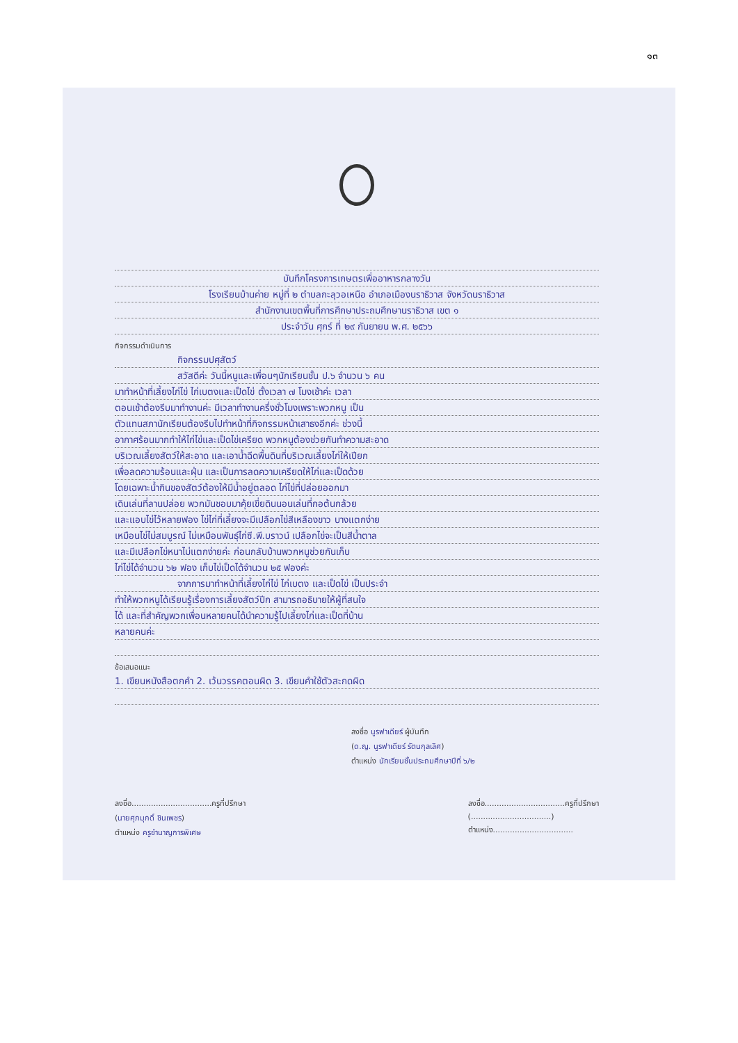๑๓
บันทึกโครงการเกษตรเพื่ออาหารกลางวัน
โรงเรียนบ้านค่าย หมู่ที่ ๒ ตำบลกะลุวอเหนือ อำเภอเมืองนราธิวาส จังหวัดนราธิวาส
สำนักงานเขตพื้นที่การศึกษาประถมศึกษานราธิวาส เขต ๑
ประจำวัน ศุกร์ ที่ ๒๙ กันยายน พ.ศ. ๒๕๖๖
กิจกรรมดำเนินการ
กิจกรรมปศุสัตว์
สวัสดีค่ะ วันนี้หนูและเพื่อนๆนักเรียนชั้น ป.๖ จำนวน ๖ คน
มาทำหน้าที่เลี้ยงไก่ไข่ ไก่เบตงและเป็ดไข่ ตั้งเวลา ๗ โมงเช้าค่ะ เวลา
ตอนเช้าต้องรีบมาทำงานค่ะ มีเวลาทำงานครึ่งชั่วโมงเพราะพวกหนู เป็น
ตัวแทนสภานักเรียนต้องรีบไปทำหน้าที่กิจกรรมหน้าเสาธงอีกค่ะ ช่วงนี้
อากาศร้อนมากทำให้ไก่ไข่และเป็ดไข่เครียด พวกหนูต้องช่วยกันทำความสะอาด
บริเวณเลี้ยงสัตว์ให้สะอาด และเอาน้ำฉีดพื้นดินที่บริเวณเลี้ยงไก่ให้เปียก
เพื่อลดความร้อนและฝุ่น และเป็นการลดความเครียดให้ไก่และเป็ดด้วย
โดยเฉพาะน้ำกินของสัตว์ต้องให้มีน้ำอยู่ตลอด ไก่ไข่ที่ปล่อยออกมา
เดินเล่นที่ลานปล่อย พวกมันชอบมาคุ้ยเขี่ยดินนอนเล่นที่กอต้นกล้วย
และแอบไข่ไว้หลายฟอง ไข่ไก่ที่เลี้ยงจะมีเปลือกไข่สีเหลืองขาว บางแตกง่าย
เหมือนไข่ไม่สมบูรณ์ ไม่เหมือนพันธุ์ไก่ซี.พี.บราวน์ เปลือกไข่จะเป็นสีน้ำตาล
และมีเปลือกไข่หนาไม่แตกง่ายค่ะ ก่อนกลับบ้านพวกหนูช่วยกันเก็บ
ไก่ไข่ได้จำนวน ๖๒ ฟอง เก็บไข่เป็ดได้จำนวน ๒๕ ฟองค่ะ
จากการมาทำหน้าที่เลี้ยงไก่ไข่ ไก่เบตง และเป็ดไข่ เป็นประจำ
ทำให้พวกหนูได้เรียนรู้เรื่องการเลี้ยงสัตว์ปีก สามารถอธิบายให้ผู้ที่สนใจ
ได้ และที่สำคัญพวกเพื่อนหลายคนได้นำความรู้ไปเลี้ยงไก่และเป็ดที่บ้าน
หลายคนค่ะ
ข้อเสนอแนะ
1. เขียนหนังสือตกคำ 2. เว้นวรรคตอนผิด 3. เขียนคำใช้ตัวสะกดผิด
ลงชื่อ นูรฟาเดียร์ ผู้บันทึก
(ด.ญ. นูรฟาเดียร์ รัตนกุลเลิศ)
ตำแหน่ง นักเรียนชั้นประถมศึกษาปีที่ ๖/๒
ลงชื่อ.................................ครูที่ปรึกษา
(นายศุภมุกดิ์ ชินเพชร)
ตำแหน่ง ครูชำนาญการพิเศษ
ลงชื่อ.................................ครูที่ปรึกษา
(.................................)
ตำแหน่ง.................................